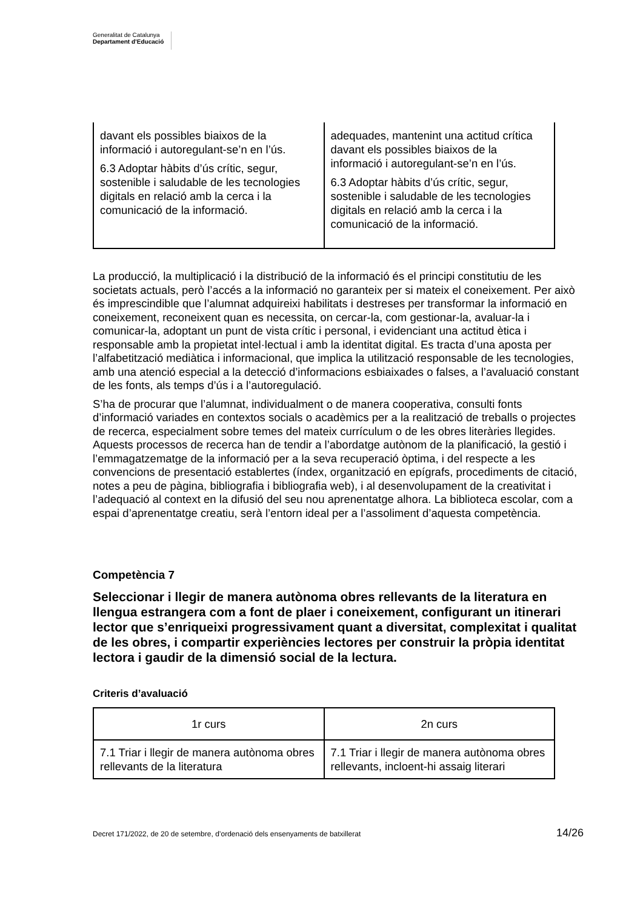Generalitat de Catalunya
Departament d’Educació
| davant els possibles biaixos de la informació i autoregulant-se’n en l’ús. 6.3 Adoptar hàbits d’ús crític, segur, sostenible i saludable de les tecnologies digitals en relació amb la cerca i la comunicació de la informació. | adequades, mantenint una actitud crítica davant els possibles biaixos de la informació i autoregulant-se’n en l’ús. 6.3 Adoptar hàbits d’ús crític, segur, sostenible i saludable de les tecnologies digitals en relació amb la cerca i la comunicació de la informació. |
La producció, la multiplicació i la distribució de la informació és el principi constitutiu de les societats actuals, però l’accés a la informació no garanteix per si mateix el coneixement. Per això és imprescindible que l’alumnat adquireixi habilitats i destreses per transformar la informació en coneixement, reconeixent quan es necessita, on cercar-la, com gestionar-la, avaluar-la i comunicar-la, adoptant un punt de vista crític i personal, i evidenciant una actitud ètica i responsable amb la propietat intel·lectual i amb la identitat digital. Es tracta d’una aposta per l’alfabetització mediàtica i informacional, que implica la utilització responsable de les tecnologies, amb una atenció especial a la detecció d’informacions esbiaixades o falses, a l’avaluació constant de les fonts, als temps d’ús i a l’autoregulació.
S’ha de procurar que l’alumnat, individualment o de manera cooperativa, consulti fonts d’informació variades en contextos socials o acadèmics per a la realització de treballs o projectes de recerca, especialment sobre temes del mateix currículum o de les obres literàries llegides. Aquests processos de recerca han de tendir a l’abordatge autònom de la planificació, la gestió i l’emmagatzematge de la informació per a la seva recuperació òptima, i del respecte a les convencions de presentació establertes (índex, organització en epígrafs, procediments de citació, notes a peu de pàgina, bibliografia i bibliografia web), i al desenvolupament de la creativitat i l’adequació al context en la difusió del seu nou aprenentatge alhora. La biblioteca escolar, com a espai d’aprenentatge creatiu, serà l’entorn ideal per a l’assoliment d’aquesta competència.
Competència 7
Seleccionar i llegir de manera autònoma obres rellevants de la literatura en llengua estrangera com a font de plaer i coneixement, configurant un itinerari lector que s’enriqueixi progressivament quant a diversitat, complexitat i qualitat de les obres, i compartir experiències lectores per construir la pròpia identitat lectora i gaudir de la dimensió social de la lectura.
Criteris d’avaluació
| 1r curs | 2n curs |
| --- | --- |
| 7.1 Triar i llegir de manera autònoma obres rellevants de la literatura | 7.1 Triar i llegir de manera autònoma obres rellevants, incloent-hi assaig literari |
Decret 171/2022, de 20 de setembre, d’ordenació dels ensenyaments de batxillerat 14/26